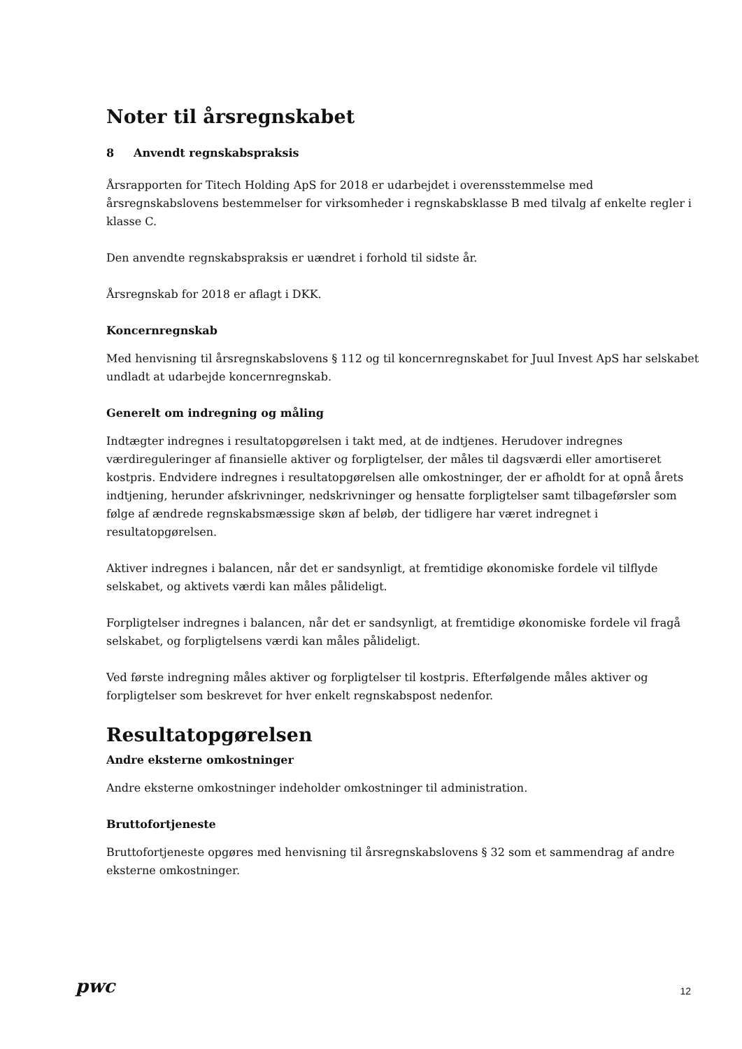Noter til årsregnskabet
8 Anvendt regnskabspraksis
Årsrapporten for Titech Holding ApS for 2018 er udarbejdet i overensstemmelse med årsregnskabslovens bestemmelser for virksomheder i regnskabsklasse B med tilvalg af enkelte regler i klasse C.
Den anvendte regnskabspraksis er uændret i forhold til sidste år.
Årsregnskab for 2018 er aflagt i DKK.
Koncernregnskab
Med henvisning til årsregnskabslovens § 112 og til koncernregnskabet for Juul Invest ApS har selskabet undladt at udarbejde koncernregnskab.
Generelt om indregning og måling
Indtægter indregnes i resultatopgørelsen i takt med, at de indtjenes. Herudover indregnes værdireguleringer af finansielle aktiver og forpligtelser, der måles til dagsværdi eller amortiseret kostpris. Endvidere indregnes i resultatopgørelsen alle omkostninger, der er afholdt for at opnå årets indtjening, herunder afskrivninger, nedskrivninger og hensatte forpligtelser samt tilbageførsler som følge af ændrede regnskabsmæssige skøn af beløb, der tidligere har været indregnet i resultatopgørelsen.
Aktiver indregnes i balancen, når det er sandsynligt, at fremtidige økonomiske fordele vil tilflyde selskabet, og aktivets værdi kan måles pålideligt.
Forpligtelser indregnes i balancen, når det er sandsynligt, at fremtidige økonomiske fordele vil fragå selskabet, og forpligtelsens værdi kan måles pålideligt.
Ved første indregning måles aktiver og forpligtelser til kostpris. Efterfølgende måles aktiver og forpligtelser som beskrevet for hver enkelt regnskabspost nedenfor.
Resultatopgørelsen
Andre eksterne omkostninger
Andre eksterne omkostninger indeholder omkostninger til administration.
Bruttofortjeneste
Bruttofortjeneste opgøres med henvisning til årsregnskabslovens § 32 som et sammendrag af andre eksterne omkostninger.
pwc 12